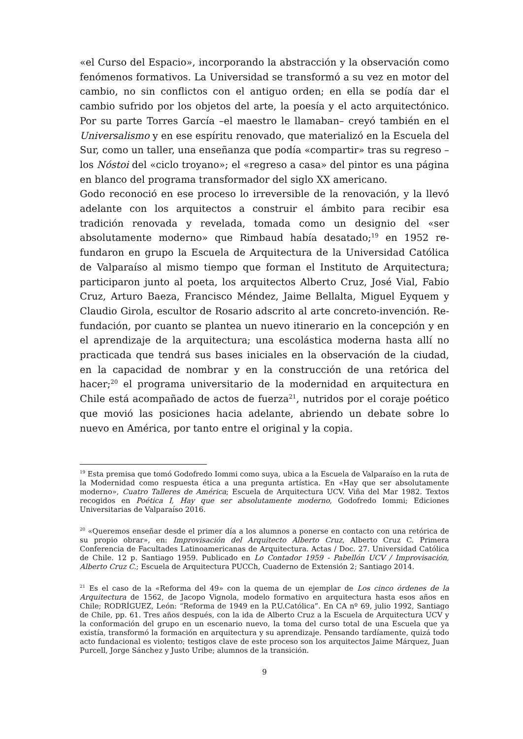«el Curso del Espacio», incorporando la abstracción y la observación como fenómenos formativos. La Universidad se transformó a su vez en motor del cambio, no sin conflictos con el antiguo orden; en ella se podía dar el cambio sufrido por los objetos del arte, la poesía y el acto arquitectónico. Por su parte Torres García –el maestro le llamaban– creyó también en el Universalismo y en ese espíritu renovado, que materializó en la Escuela del Sur, como un taller, una enseñanza que podía «compartir» tras su regreso –los Nóstoi del «ciclo troyano»; el «regreso a casa» del pintor es una página en blanco del programa transformador del siglo XX americano.
Godo reconoció en ese proceso lo irreversible de la renovación, y la llevó adelante con los arquitectos a construir el ámbito para recibir esa tradición renovada y revelada, tomada como un designio del «ser absolutamente moderno» que Rimbaud había desatado;<sup>19</sup> en 1952 re-fundaron en grupo la Escuela de Arquitectura de la Universidad Católica de Valparaíso al mismo tiempo que forman el Instituto de Arquitectura; participaron junto al poeta, los arquitectos Alberto Cruz, José Vial, Fabio Cruz, Arturo Baeza, Francisco Méndez, Jaime Bellalta, Miguel Eyquem y Claudio Girola, escultor de Rosario adscrito al arte concreto-invención. Re-fundación, por cuanto se plantea un nuevo itinerario en la concepción y en el aprendizaje de la arquitectura; una escolástica moderna hasta allí no practicada que tendrá sus bases iniciales en la observación de la ciudad, en la capacidad de nombrar y en la construcción de una retórica del hacer;<sup>20</sup> el programa universitario de la modernidad en arquitectura en Chile está acompañado de actos de fuerza<sup>21</sup>, nutridos por el coraje poético que movió las posiciones hacia adelante, abriendo un debate sobre lo nuevo en América, por tanto entre el original y la copia.
<sup>19</sup> Esta premisa que tomó Godofredo Iommi como suya, ubica a la Escuela de Valparaíso en la ruta de la Modernidad como respuesta ética a una pregunta artística. En «Hay que ser absolutamente moderno», Cuatro Talleres de América; Escuela de Arquitectura UCV. Viña del Mar 1982. Textos recogidos en Poética I, Hay que ser absolutamente moderno, Godofredo Iommi; Ediciones Universitarias de Valparaíso 2016.
<sup>20</sup> «Queremos enseñar desde el primer día a los alumnos a ponerse en contacto con una retórica de su propio obrar», en: Improvisación del Arquitecto Alberto Cruz, Alberto Cruz C. Primera Conferencia de Facultades Latinoamericanas de Arquitectura. Actas / Doc. 27. Universidad Católica de Chile. 12 p. Santiago 1959. Publicado en Lo Contador 1959 - Pabellón UCV / Improvisación, Alberto Cruz C.; Escuela de Arquitectura PUCCh, Cuaderno de Extensión 2; Santiago 2014.
<sup>21</sup> Es el caso de la «Reforma del 49» con la quema de un ejemplar de Los cinco órdenes de la Arquitectura de 1562, de Jacopo Vignola, modelo formativo en arquitectura hasta esos años en Chile; RODRÍGUEZ, León: “Reforma de 1949 en la P.U.Católica”. En CA nº 69, julio 1992, Santiago de Chile, pp. 61. Tres años después, con la ida de Alberto Cruz a la Escuela de Arquitectura UCV y la conformación del grupo en un escenario nuevo, la toma del curso total de una Escuela que ya existía, transformó la formación en arquitectura y su aprendizaje. Pensando tardíamente, quizá todo acto fundacional es violento; testigos clave de este proceso son los arquitectos Jaime Márquez, Juan Purcell, Jorge Sánchez y Justo Uribe; alumnos de la transición.
9